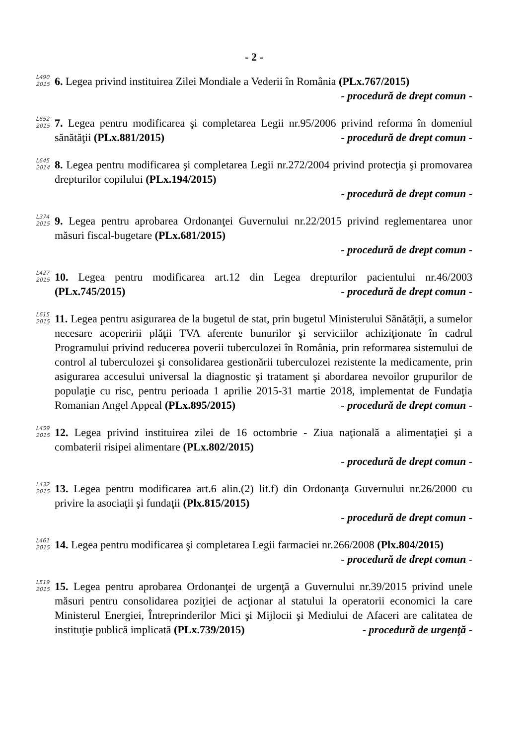- 2 -
L490 2015
6. Legea privind instituirea Zilei Mondiale a Vederii în România (PLx.767/2015) - procedură de drept comun -
L652 2015
7. Legea pentru modificarea şi completarea Legii nr.95/2006 privind reforma în domeniul sănătăţii (PLx.881/2015) - procedură de drept comun -
L645 2014
8. Legea pentru modificarea şi completarea Legii nr.272/2004 privind protecţia şi promovarea drepturilor copilului (PLx.194/2015)
- procedură de drept comun -
L374 2015
9. Legea pentru aprobarea Ordonanţei Guvernului nr.22/2015 privind reglementarea unor măsuri fiscal-bugetare (PLx.681/2015)
- procedură de drept comun -
L427 2015
10. Legea pentru modificarea art.12 din Legea drepturilor pacientului nr.46/2003 (PLx.745/2015) - procedură de drept comun -
L615 2015
11. Legea pentru asigurarea de la bugetul de stat, prin bugetul Ministerului Sănătăţii, a sumelor necesare acoperirii plăţii TVA aferente bunurilor şi serviciilor achiziţionate în cadrul Programului privind reducerea poverii tuberculozei în România, prin reformarea sistemului de control al tuberculozei şi consolidarea gestionării tuberculozei rezistente la medicamente, prin asigurarea accesului universal la diagnostic şi tratament şi abordarea nevoilor grupurilor de populaţie cu risc, pentru perioada 1 aprilie 2015-31 martie 2018, implementat de Fundaţia Romanian Angel Appeal (PLx.895/2015) - procedură de drept comun -
L459 2015
12. Legea privind instituirea zilei de 16 octombrie - Ziua naţională a alimentaţiei şi a combaterii risipei alimentare (PLx.802/2015)
- procedură de drept comun -
L432 2015
13. Legea pentru modificarea art.6 alin.(2) lit.f) din Ordonanţa Guvernului nr.26/2000 cu privire la asociaţii şi fundaţii (Plx.815/2015)
- procedură de drept comun -
L461 2015
14. Legea pentru modificarea şi completarea Legii farmaciei nr.266/2008 (Plx.804/2015) - procedură de drept comun -
L519 2015
15. Legea pentru aprobarea Ordonanţei de urgenţă a Guvernului nr.39/2015 privind unele măsuri pentru consolidarea poziţiei de acţionar al statului la operatorii economici la care Ministerul Energiei, Întreprinderilor Mici şi Mijlocii şi Mediului de Afaceri are calitatea de instituţie publică implicată (PLx.739/2015) - procedură de urgenţă -